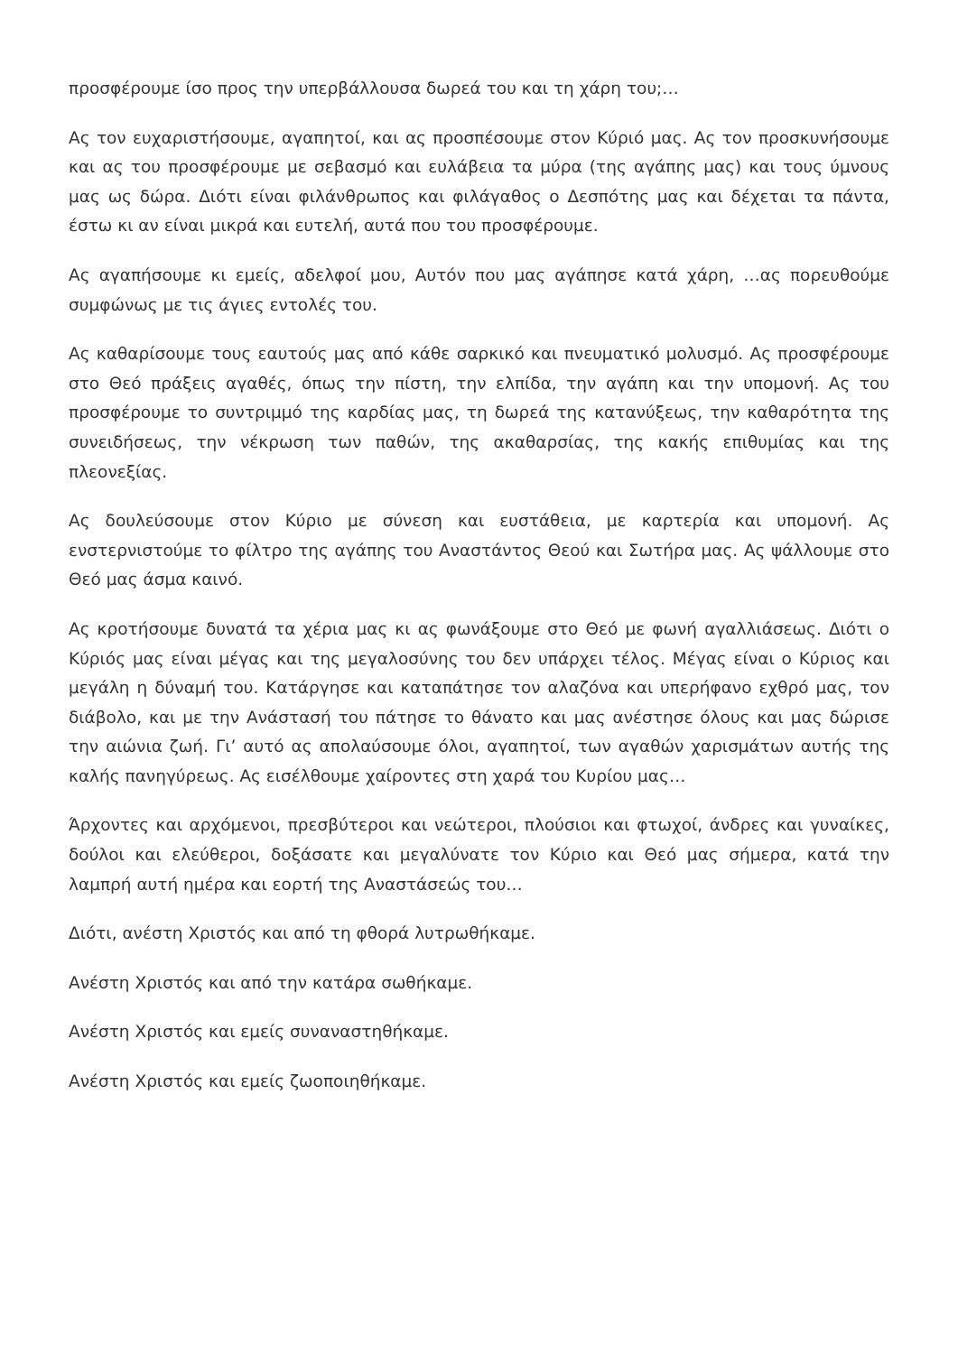προσφέρουμε ίσο προς την υπερβάλλουσα δωρεά του και τη χάρη του;…
Ας τον ευχαριστήσουμε, αγαπητοί, και ας προσπέσουμε στον Κύριό μας. Ας τον προσκυνήσουμε και ας του προσφέρουμε με σεβασμό και ευλάβεια τα μύρα (της αγάπης μας) και τους ύμνους μας ως δώρα. Διότι είναι φιλάνθρωπος και φιλάγαθος ο Δεσπότης μας και δέχεται τα πάντα, έστω κι αν είναι μικρά και ευτελή, αυτά που του προσφέρουμε.
Ας αγαπήσουμε κι εμείς, αδελφοί μου, Αυτόν που μας αγάπησε κατά χάρη, …ας πορευθούμε συμφώνως με τις άγιες εντολές του.
Ας καθαρίσουμε τους εαυτούς μας από κάθε σαρκικό και πνευματικό μολυσμό. Ας προσφέρουμε στο Θεό πράξεις αγαθές, όπως την πίστη, την ελπίδα, την αγάπη και την υπομονή. Ας του προσφέρουμε το συντριμμό της καρδίας μας, τη δωρεά της κατανύξεως, την καθαρότητα της συνειδήσεως, την νέκρωση των παθών, της ακαθαρσίας, της κακής επιθυμίας και της πλεονεξίας.
Ας δουλεύσουμε στον Κύριο με σύνεση και ευστάθεια, με καρτερία και υπομονή. Ας ενστερνιστούμε το φίλτρο της αγάπης του Αναστάντος Θεού και Σωτήρα μας. Ας ψάλλουμε στο Θεό μας άσμα καινό.
Ας κροτήσουμε δυνατά τα χέρια μας κι ας φωνάξουμε στο Θεό με φωνή αγαλλιάσεως. Διότι ο Κύριός μας είναι μέγας και της μεγαλοσύνης του δεν υπάρχει τέλος. Μέγας είναι ο Κύριος και μεγάλη η δύναμή του. Κατάργησε και καταπάτησε τον αλαζόνα και υπερήφανο εχθρό μας, τον διάβολο, και με την Ανάστασή του πάτησε το θάνατο και μας ανέστησε όλους και μας δώρισε την αιώνια ζωή. Γι’ αυτό ας απολαύσουμε όλοι, αγαπητοί, των αγαθών χαρισμάτων αυτής της καλής πανηγύρεως. Ας εισέλθουμε χαίροντες στη χαρά του Κυρίου μας…
Άρχοντες και αρχόμενοι, πρεσβύτεροι και νεώτεροι, πλούσιοι και φτωχοί, άνδρες και γυναίκες, δούλοι και ελεύθεροι, δοξάσατε και μεγαλύνατε τον Κύριο και Θεό μας σήμερα, κατά την λαμπρή αυτή ημέρα και εορτή της Αναστάσεώς του…
Διότι, ανέστη Χριστός και από τη φθορά λυτρωθήκαμε.
Ανέστη Χριστός και από την κατάρα σωθήκαμε.
Ανέστη Χριστός και εμείς συναναστηθήκαμε.
Ανέστη Χριστός και εμείς ζωοποιηθήκαμε.